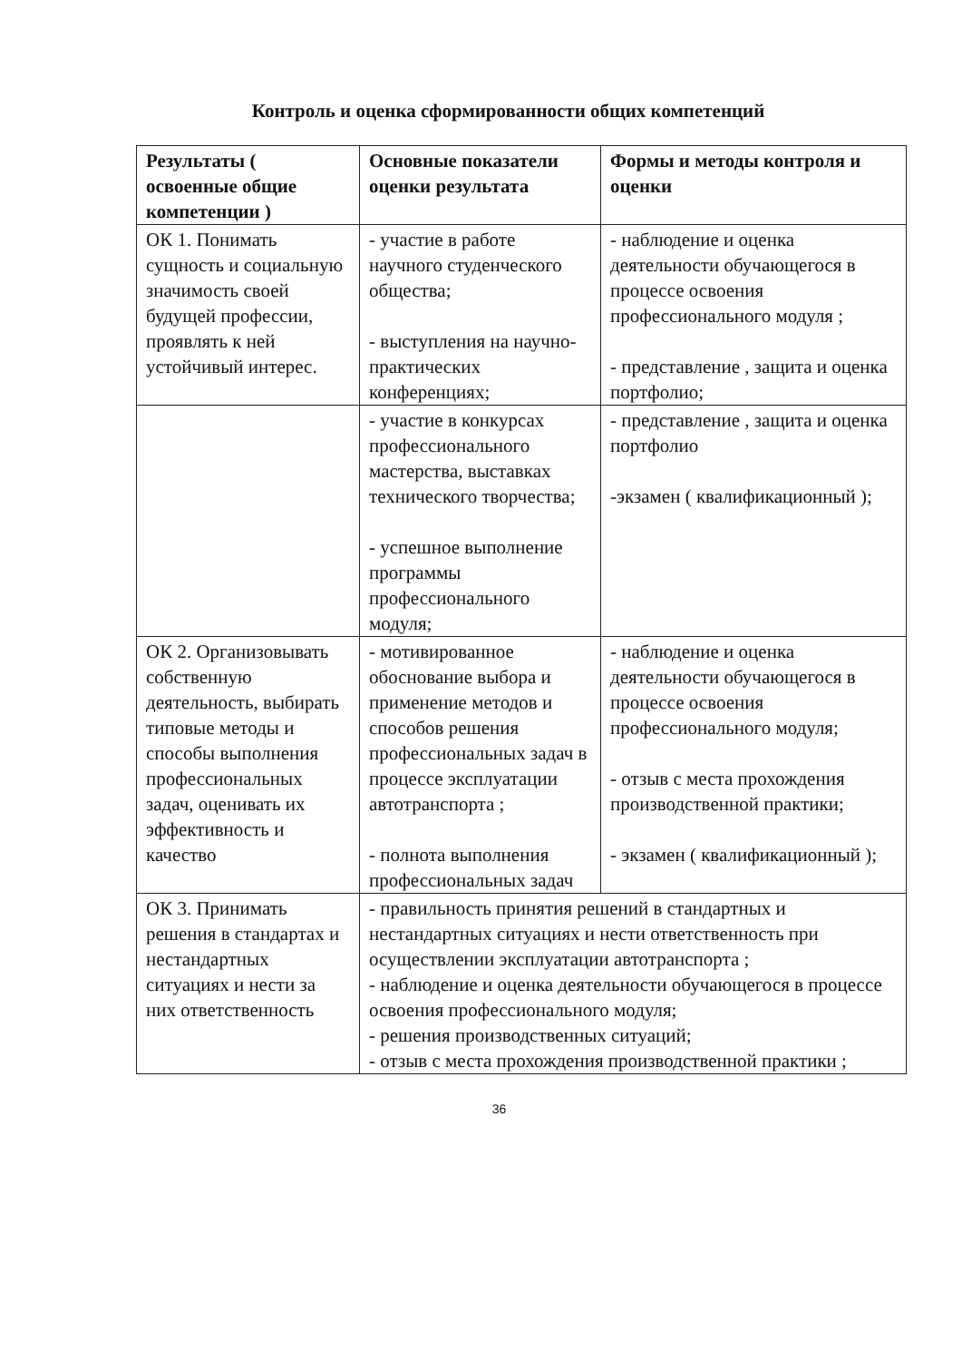Контроль и оценка сформированности общих компетенций
| Результаты ( освоенные общие компетенции ) | Основные показатели оценки результата | Формы и методы контроля и оценки |
| --- | --- | --- |
| ОК 1. Понимать сущность и социальную значимость своей будущей профессии, проявлять к ней устойчивый интерес. | - участие в работе научного студенческого общества; - выступления на научно- практических конференциях; | - наблюдение и оценка деятельности обучающегося в процессе освоения профессионального модуля ; - представление , защита и оценка портфолио; |
| | - участие в конкурсах профессионального мастерства, выставках технического творчества; - успешное выполнение программы профессионального модуля; | - представление , защита и оценка портфолио -экзамен ( квалификационный ); |
| ОК 2. Организовывать собственную деятельность, выбирать типовые методы и способы выполнения профессиональных задач, оценивать их эффективность и качество | - мотивированное обоснование выбора и применение методов и способов решения профессиональных задач в процессе эксплуатации автотранспорта ; - полнота выполнения профессиональных задач | - наблюдение и оценка деятельности обучающегося в процессе освоения профессионального модуля; - отзыв с места прохождения производственной практики; - экзамен ( квалификационный ); |
| ОК 3. Принимать решения в стандартах и нестандартных ситуациях и нести за них ответственность | - правильность принятия решений в стандартных и нестандартных ситуациях и нести ответственность при осуществлении эксплуатации автотранспорта ; - наблюдение и оценка деятельности обучающегося в процессе освоения профессионального модуля; - решения производственных ситуаций; - отзыв с места прохождения производственной практики ; | |
36